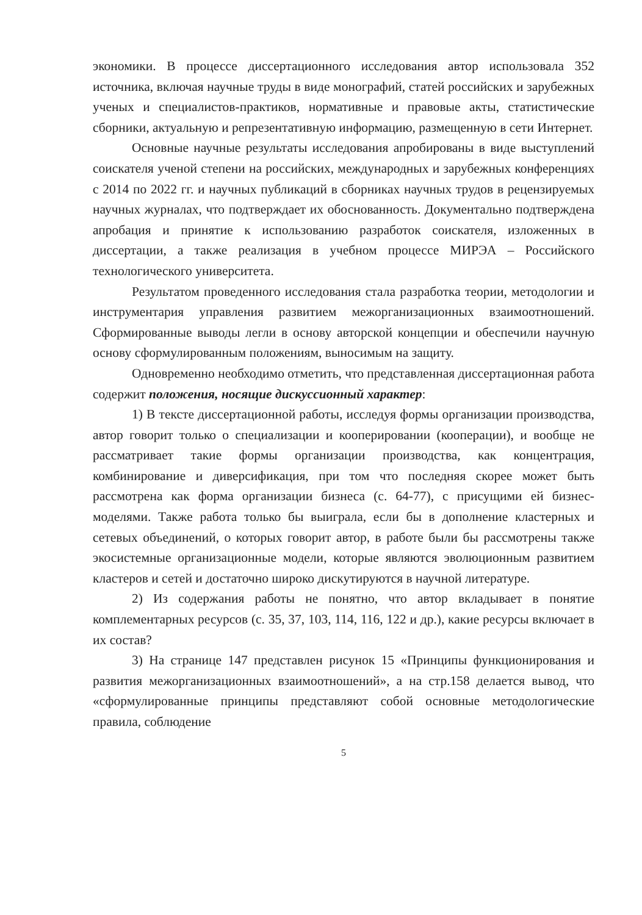экономики. В процессе диссертационного исследования автор использовала 352 источника, включая научные труды в виде монографий, статей российских и зарубежных ученых и специалистов-практиков, нормативные и правовые акты, статистические сборники, актуальную и репрезентативную информацию, размещенную в сети Интернет.
Основные научные результаты исследования апробированы в виде выступлений соискателя ученой степени на российских, международных и зарубежных конференциях с 2014 по 2022 гг. и научных публикаций в сборниках научных трудов в рецензируемых научных журналах, что подтверждает их обоснованность. Документально подтверждена апробация и принятие к использованию разработок соискателя, изложенных в диссертации, а также реализация в учебном процессе МИРЭА – Российского технологического университета.
Результатом проведенного исследования стала разработка теории, методологии и инструментария управления развитием межорганизационных взаимоотношений. Сформированные выводы легли в основу авторской концепции и обеспечили научную основу сформулированным положениям, выносимым на защиту.
Одновременно необходимо отметить, что представленная диссертационная работа содержит положения, носящие дискуссионный характер:
1) В тексте диссертационной работы, исследуя формы организации производства, автор говорит только о специализации и кооперировании (кооперации), и вообще не рассматривает такие формы организации производства, как концентрация, комбинирование и диверсификация, при том что последняя скорее может быть рассмотрена как форма организации бизнеса (с. 64-77), с присущими ей бизнес-моделями. Также работа только бы выиграла, если бы в дополнение кластерных и сетевых объединений, о которых говорит автор, в работе были бы рассмотрены также экосистемные организационные модели, которые являются эволюционным развитием кластеров и сетей и достаточно широко дискутируются в научной литературе.
2) Из содержания работы не понятно, что автор вкладывает в понятие комплементарных ресурсов (с. 35, 37, 103, 114, 116, 122 и др.), какие ресурсы включает в их состав?
3) На странице 147 представлен рисунок 15 «Принципы функционирования и развития межорганизационных взаимоотношений», а на стр.158 делается вывод, что «сформулированные принципы представляют собой основные методологические правила, соблюдение
5